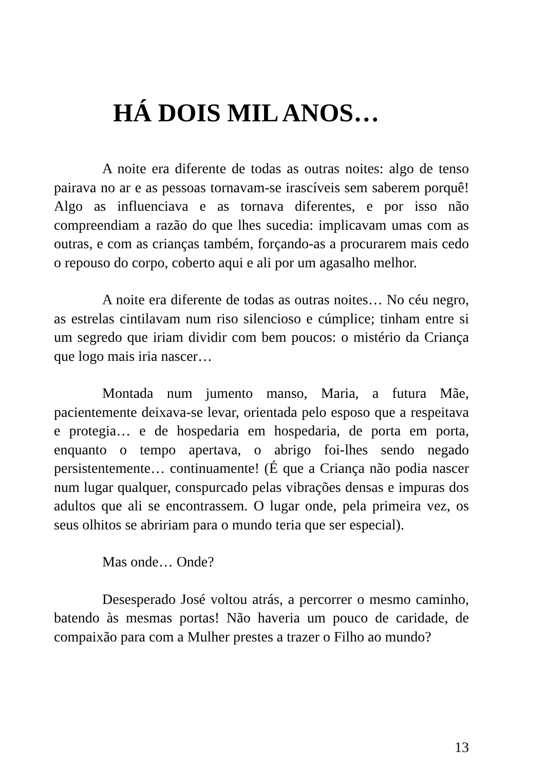HÁ DOIS MIL ANOS…
A noite era diferente de todas as outras noites: algo de tenso pairava no ar e as pessoas tornavam-se irascíveis sem saberem porquê! Algo as influenciava e as tornava diferentes, e por isso não compreendiam a razão do que lhes sucedia: implicavam umas com as outras, e com as crianças também, forçando-as a procurarem mais cedo o repouso do corpo, coberto aqui e ali por um agasalho melhor.
A noite era diferente de todas as outras noites… No céu negro, as estrelas cintilavam num riso silencioso e cúmplice; tinham entre si um segredo que iriam dividir com bem poucos: o mistério da Criança que logo mais iria nascer…
Montada num jumento manso, Maria, a futura Mãe, pacientemente deixava-se levar, orientada pelo esposo que a respeitava e protegia… e de hospedaria em hospedaria, de porta em porta, enquanto o tempo apertava, o abrigo foi-lhes sendo negado persistentemente… continuamente! (É que a Criança não podia nascer num lugar qualquer, conspurcado pelas vibrações densas e impuras dos adultos que ali se encontrassem. O lugar onde, pela primeira vez, os seus olhitos se abririam para o mundo teria que ser especial).
Mas onde… Onde?
Desesperado José voltou atrás, a percorrer o mesmo caminho, batendo às mesmas portas! Não haveria um pouco de caridade, de compaixão para com a Mulher prestes a trazer o Filho ao mundo?
13